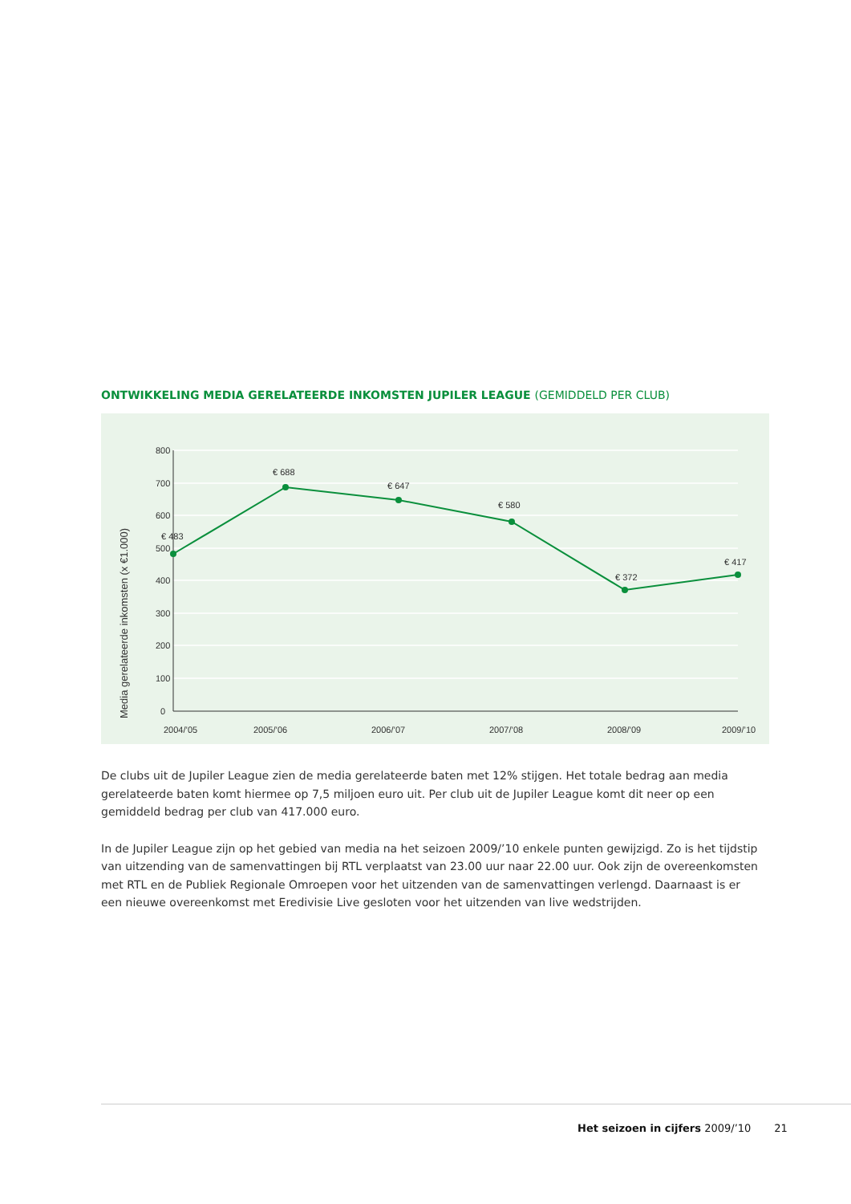ONTWIKKELING MEDIA GERELATEERDE INKOMSTEN JUPILER LEAGUE (GEMIDDELD PER CLUB)
800
700
600
500
400
300
200
100
0
Media gerelateerde inkomsten (x €1.000)
€ 483
€ 688
€ 647
€ 580
€ 372
€ 417
2004/’05
2005/’06
2006/’07
2007/’08
2008/’09
2009/’10
De clubs uit de Jupiler League zien de media gerelateerde baten met 12% stijgen. Het totale bedrag aan media gerelateerde baten komt hiermee op 7,5 miljoen euro uit. Per club uit de Jupiler League komt dit neer op een gemiddeld bedrag per club van 417.000 euro.
In de Jupiler League zijn op het gebied van media na het seizoen 2009/’10 enkele punten gewijzigd. Zo is het tijdstip van uitzending van de samenvattingen bij RTL verplaatst van 23.00 uur naar 22.00 uur. Ook zijn de overeenkomsten met RTL en de Publiek Regionale Omroepen voor het uitzenden van de samenvattingen verlengd. Daarnaast is er een nieuwe overeenkomst met Eredivisie Live gesloten voor het uitzenden van live wedstrijden.
Het seizoen in cijfers 2009/’10 21